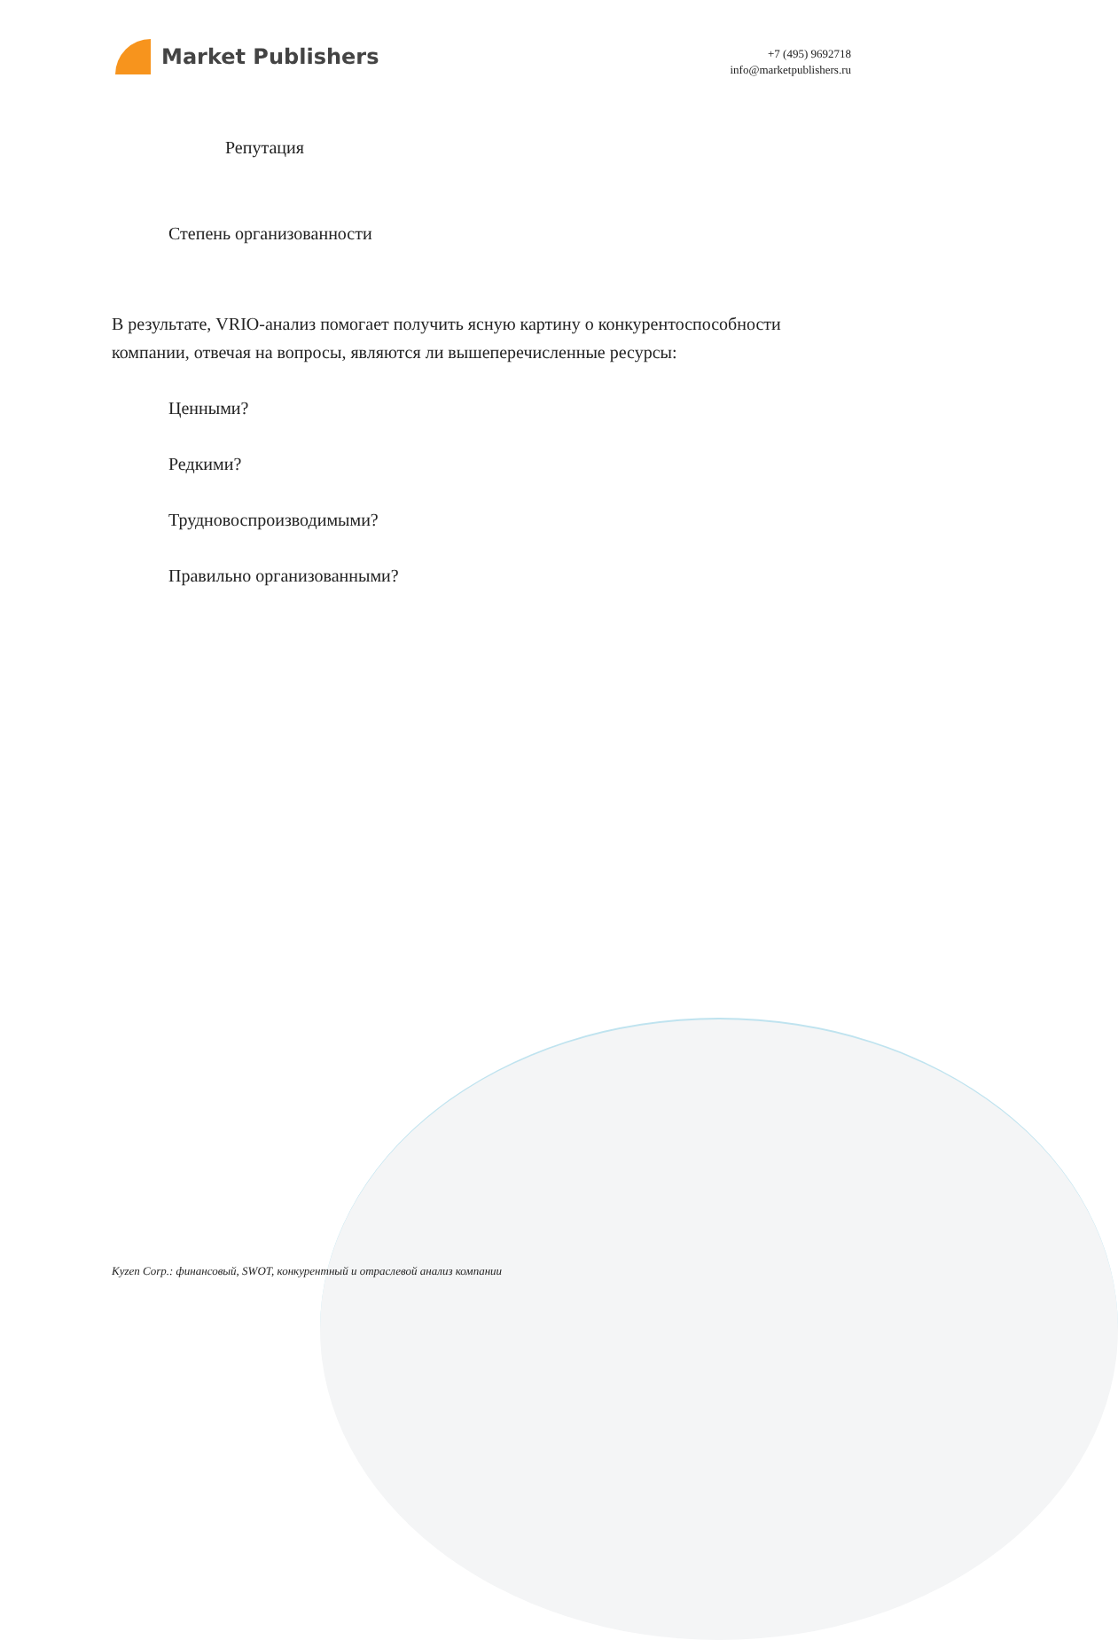Market Publishers
+7 (495) 9692718
info@marketpublishers.ru
Репутация
Степень организованности
В результате, VRIO-анализ помогает получить ясную картину о конкурентоспособности компании, отвечая на вопросы, являются ли вышеперечисленные ресурсы:
Ценными?
Редкими?
Трудновоспроизводимыми?
Правильно организованными?
Kyzen Corp.: финансовый, SWOT, конкурентный и отраслевой анализ компании